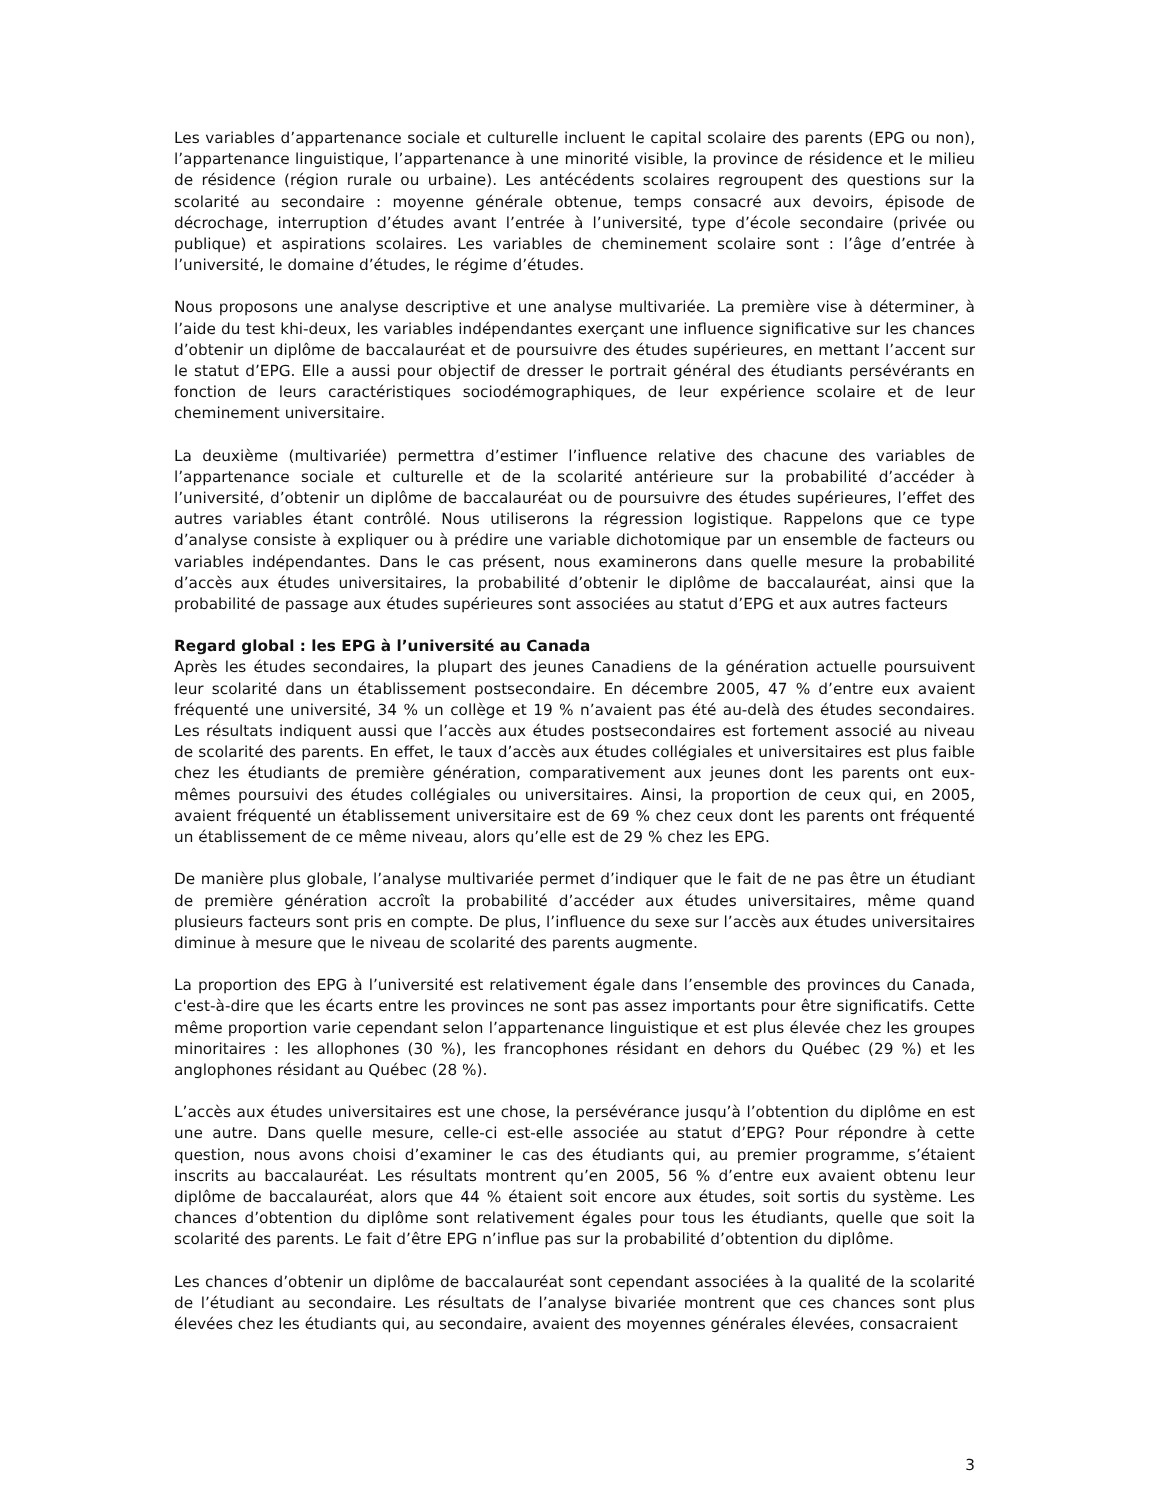Les variables d’appartenance sociale et culturelle incluent le capital scolaire des parents (EPG ou non), l’appartenance linguistique, l’appartenance à une minorité visible, la province de résidence et le milieu de résidence (région rurale ou urbaine). Les antécédents scolaires regroupent des questions sur la scolarité au secondaire : moyenne générale obtenue, temps consacré aux devoirs, épisode de décrochage, interruption d’études avant l’entrée à l’université, type d’école secondaire (privée ou publique) et aspirations scolaires. Les variables de cheminement scolaire sont : l’âge d’entrée à l’université, le domaine d’études, le régime d’études.
Nous proposons une analyse descriptive et une analyse multivariée. La première vise à déterminer, à l’aide du test khi-deux, les variables indépendantes exerçant une influence significative sur les chances d’obtenir un diplôme de baccalauréat et de poursuivre des études supérieures, en mettant l’accent sur le statut d’EPG. Elle a aussi pour objectif de dresser le portrait général des étudiants persévérants en fonction de leurs caractéristiques sociodémographiques, de leur expérience scolaire et de leur cheminement universitaire.
La deuxième (multivariée) permettra d’estimer l’influence relative des chacune des variables de l’appartenance sociale et culturelle et de la scolarité antérieure sur la probabilité d’accéder à l’université, d’obtenir un diplôme de baccalauréat ou de poursuivre des études supérieures, l’effet des autres variables étant contrôlé. Nous utiliserons la régression logistique. Rappelons que ce type d’analyse consiste à expliquer ou à prédire une variable dichotomique par un ensemble de facteurs ou variables indépendantes. Dans le cas présent, nous examinerons dans quelle mesure la probabilité d’accès aux études universitaires, la probabilité d’obtenir le diplôme de baccalauréat, ainsi que la probabilité de passage aux études supérieures sont associées au statut d’EPG et aux autres facteurs
Regard global : les EPG à l’université au Canada
Après les études secondaires, la plupart des jeunes Canadiens de la génération actuelle poursuivent leur scolarité dans un établissement postsecondaire. En décembre 2005, 47 % d’entre eux avaient fréquenté une université, 34 % un collège et 19 % n’avaient pas été au-delà des études secondaires. Les résultats indiquent aussi que l’accès aux études postsecondaires est fortement associé au niveau de scolarité des parents. En effet, le taux d’accès aux études collégiales et universitaires est plus faible chez les étudiants de première génération, comparativement aux jeunes dont les parents ont eux-mêmes poursuivi des études collégiales ou universitaires. Ainsi, la proportion de ceux qui, en 2005, avaient fréquenté un établissement universitaire est de 69 % chez ceux dont les parents ont fréquenté un établissement de ce même niveau, alors qu’elle est de 29 % chez les EPG.
De manière plus globale, l’analyse multivariée permet d’indiquer que le fait de ne pas être un étudiant de première génération accroît la probabilité d’accéder aux études universitaires, même quand plusieurs facteurs sont pris en compte. De plus, l’influence du sexe sur l’accès aux études universitaires diminue à mesure que le niveau de scolarité des parents augmente.
La proportion des EPG à l’université est relativement égale dans l’ensemble des provinces du Canada, c'est-à-dire que les écarts entre les provinces ne sont pas assez importants pour être significatifs. Cette même proportion varie cependant selon l’appartenance linguistique et est plus élevée chez les groupes minoritaires : les allophones (30 %), les francophones résidant en dehors du Québec (29 %) et les anglophones résidant au Québec (28 %).
L’accès aux études universitaires est une chose, la persévérance jusqu’à l’obtention du diplôme en est une autre. Dans quelle mesure, celle-ci est-elle associée au statut d’EPG? Pour répondre à cette question, nous avons choisi d’examiner le cas des étudiants qui, au premier programme, s’étaient inscrits au baccalauréat. Les résultats montrent qu’en 2005, 56 % d’entre eux avaient obtenu leur diplôme de baccalauréat, alors que 44 % étaient soit encore aux études, soit sortis du système. Les chances d’obtention du diplôme sont relativement égales pour tous les étudiants, quelle que soit la scolarité des parents. Le fait d’être EPG n’influe pas sur la probabilité d’obtention du diplôme.
Les chances d’obtenir un diplôme de baccalauréat sont cependant associées à la qualité de la scolarité de l’étudiant au secondaire. Les résultats de l’analyse bivariée montrent que ces chances sont plus élevées chez les étudiants qui, au secondaire, avaient des moyennes générales élevées, consacraient
3